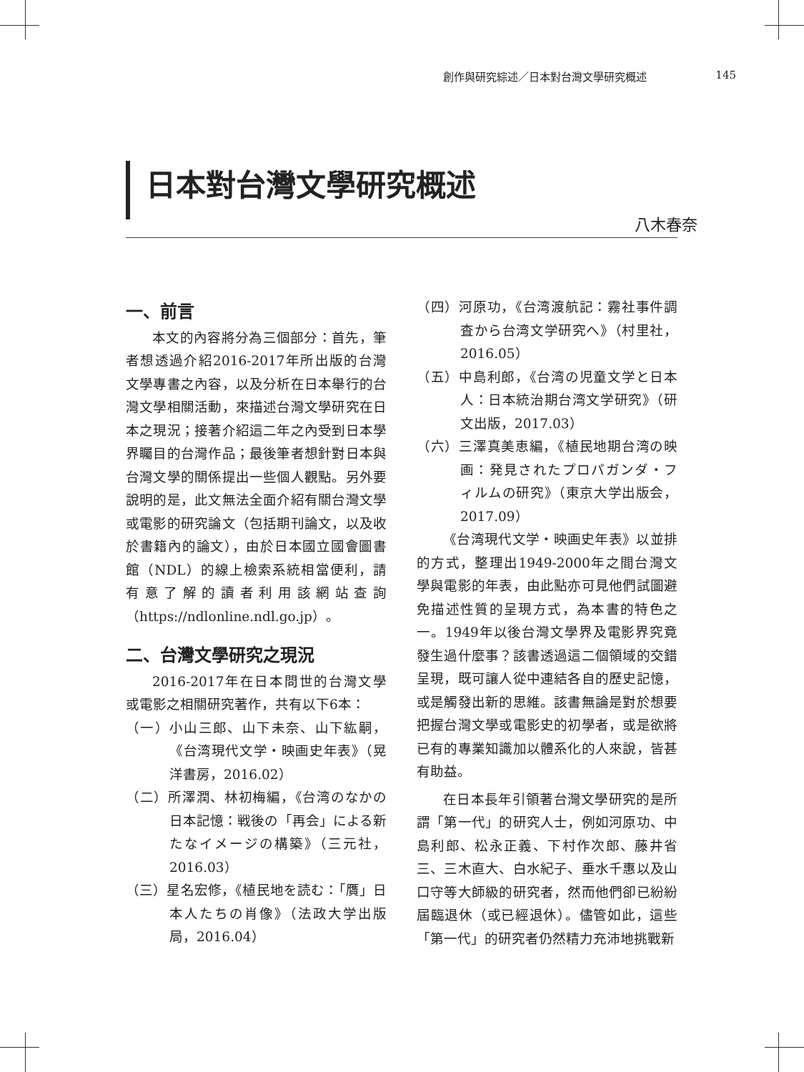創作與研究綜述／日本對台灣文學研究概述 145
日本對台灣文學研究概述
八木春奈
一、前言
本文的內容將分為三個部分：首先，筆者想透過介紹2016-2017年所出版的台灣文學專書之內容，以及分析在日本舉行的台灣文學相關活動，來描述台灣文學研究在日本之現況；接著介紹這二年之內受到日本學界矚目的台灣作品；最後筆者想針對日本與台灣文學的關係提出一些個人觀點。另外要說明的是，此文無法全面介紹有關台灣文學或電影的研究論文（包括期刊論文，以及收於書籍內的論文），由於日本國立國會圖書館（NDL）的線上檢索系統相當便利，請有意了解的讀者利用該網站查詢（https://ndlonline.ndl.go.jp）。
二、台灣文學研究之現況
2016-2017年在日本問世的台灣文學或電影之相關研究著作，共有以下6本：
（一）小山三郎、山下未奈、山下紘嗣，《台湾現代文学・映画史年表》（晃洋書房，2016.02）
（二）所澤潤、林初梅編，《台湾のなかの日本記憶：戦後の「再会」による新たなイメージの構築》（三元社，2016.03）
（三）星名宏修，《植民地を読む：「贋」日本人たちの肖像》（法政大学出版局，2016.04）
（四）河原功，《台湾渡航記：霧社事件調査から台湾文学研究へ》（村里社，2016.05）
（五）中島利郎，《台湾の児童文学と日本人：日本統治期台湾文学研究》（研文出版，2017.03）
（六）三澤真美恵編，《植民地期台湾の映画：発見されたプロパガンダ・フィルムの研究》（東京大学出版会，2017.09）
《台湾現代文学・映画史年表》以並排的方式，整理出1949-2000年之間台灣文學與電影的年表，由此點亦可見他們試圖避免描述性質的呈現方式，為本書的特色之一。1949年以後台灣文學界及電影界究竟發生過什麼事？該書透過這二個領域的交錯呈現，既可讓人從中連結各自的歷史記憶，或是觸發出新的思維。該書無論是對於想要把握台灣文學或電影史的初學者，或是欲將已有的專業知識加以體系化的人來說，皆甚有助益。
在日本長年引領著台灣文學研究的是所謂「第一代」的研究人士，例如河原功、中島利郎、松永正義、下村作次郎、藤井省三、三木直大、白水紀子、垂水千惠以及山口守等大師級的研究者，然而他們卻已紛紛屆臨退休（或已經退休）。儘管如此，這些「第一代」的研究者仍然精力充沛地挑戰新